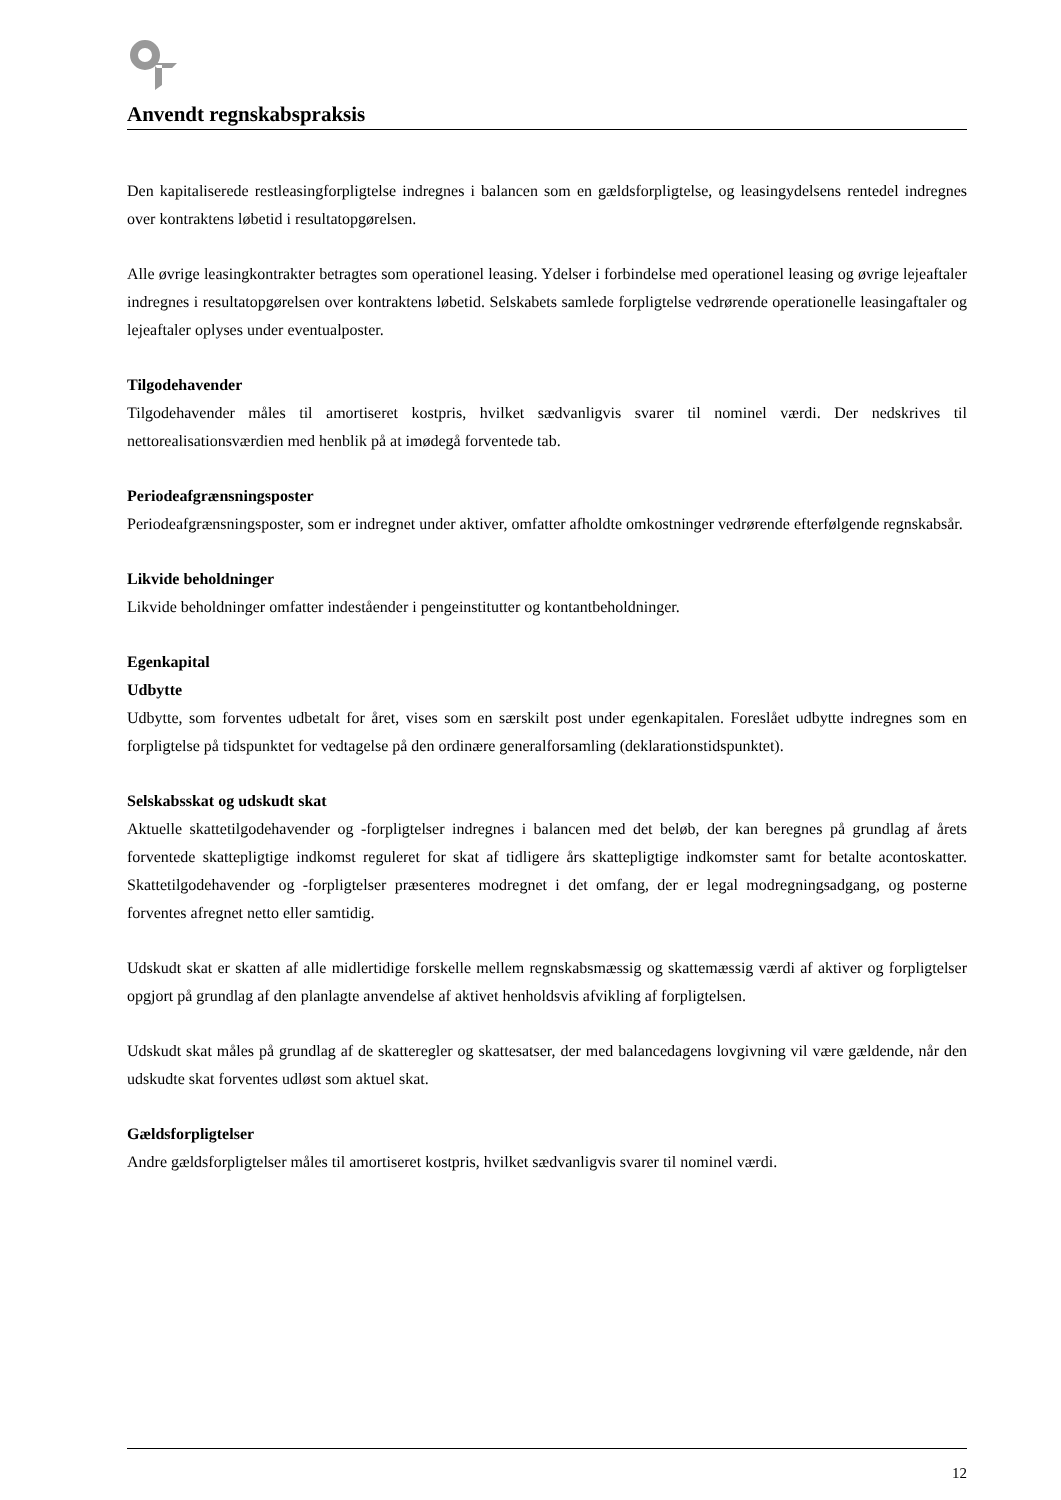Anvendt regnskabspraksis
Den kapitaliserede restleasingforpligtelse indregnes i balancen som en gældsforpligtelse, og leasingydelsens rentedel indregnes over kontraktens løbetid i resultatopgørelsen.
Alle øvrige leasingkontrakter betragtes som operationel leasing. Ydelser i forbindelse med operationel leasing og øvrige lejeaftaler indregnes i resultatopgørelsen over kontraktens løbetid. Selskabets samlede forpligtelse vedrørende operationelle leasingaftaler og lejeaftaler oplyses under eventualposter.
Tilgodehavender
Tilgodehavender måles til amortiseret kostpris, hvilket sædvanligvis svarer til nominel værdi. Der nedskrives til nettorealisationsværdien med henblik på at imødegå forventede tab.
Periodeafgrænsningsposter
Periodeafgrænsningsposter, som er indregnet under aktiver, omfatter afholdte omkostninger vedrørende efterfølgende regnskabsår.
Likvide beholdninger
Likvide beholdninger omfatter indeståender i pengeinstitutter og kontantbeholdninger.
Egenkapital
Udbytte
Udbytte, som forventes udbetalt for året, vises som en særskilt post under egenkapitalen. Foreslået udbytte indregnes som en forpligtelse på tidspunktet for vedtagelse på den ordinære generalforsamling (deklarationstidspunktet).
Selskabsskat og udskudt skat
Aktuelle skattetilgodehavender og -forpligtelser indregnes i balancen med det beløb, der kan beregnes på grundlag af årets forventede skattepligtige indkomst reguleret for skat af tidligere års skattepligtige indkomster samt for betalte acontoskatter. Skattetilgodehavender og -forpligtelser præsenteres modregnet i det omfang, der er legal modregningsadgang, og posterne forventes afregnet netto eller samtidig.
Udskudt skat er skatten af alle midlertidige forskelle mellem regnskabsmæssig og skattemæssig værdi af aktiver og forpligtelser opgjort på grundlag af den planlagte anvendelse af aktivet henholdsvis afvikling af forpligtelsen.
Udskudt skat måles på grundlag af de skatteregler og skattesatser, der med balancedagens lovgivning vil være gældende, når den udskudte skat forventes udløst som aktuel skat.
Gældsforpligtelser
Andre gældsforpligtelser måles til amortiseret kostpris, hvilket sædvanligvis svarer til nominel værdi.
12